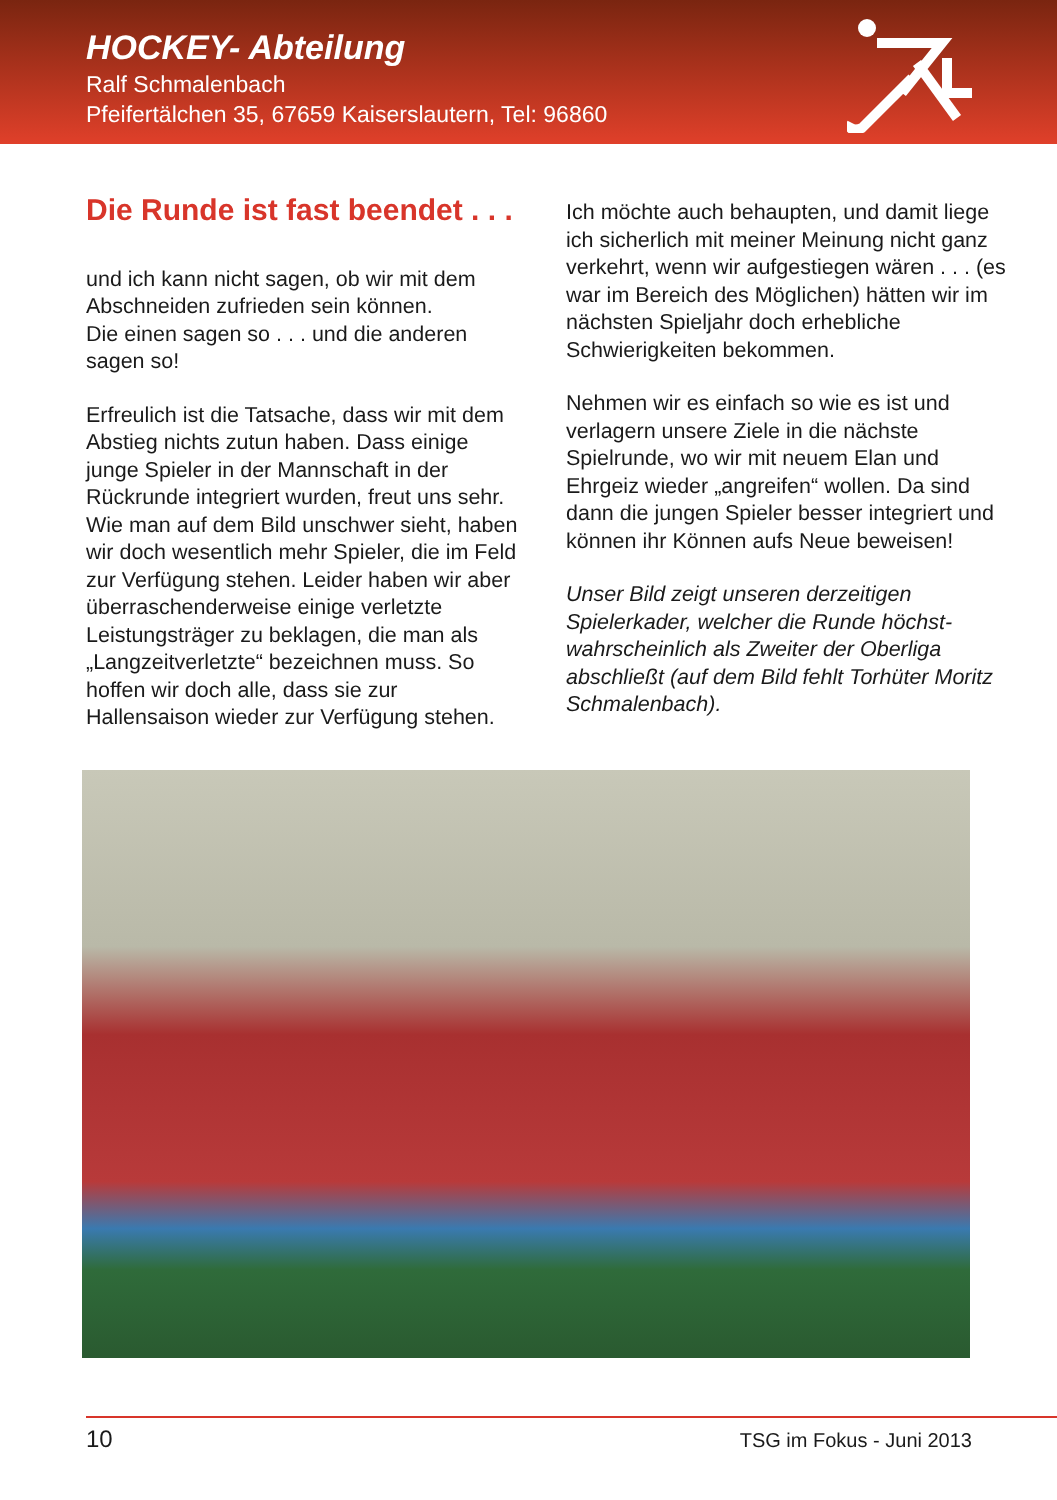HOCKEY- Abteilung
Ralf Schmalenbach
Pfeifertälchen 35, 67659 Kaiserslautern, Tel: 96860
Die Runde ist fast beendet . . .
und ich kann nicht sagen, ob wir mit dem Abschneiden zufrieden sein können.
Die einen sagen so . . . und die anderen sagen so!
Erfreulich ist die Tatsache, dass wir mit dem Abstieg nichts zutun haben. Dass einige junge Spieler in der Mannschaft in der Rückrunde integriert wurden, freut uns sehr. Wie man auf dem Bild unschwer sieht, haben wir doch wesentlich mehr Spieler, die im Feld zur Verfügung stehen. Leider haben wir aber überraschender­weise einige verletzte Leistungsträger zu beklagen, die man als „Langzeitverletzte“ bezeichnen muss. So hoffen wir doch alle, dass sie zur Hallensaison wieder zur Verfügung stehen.
Ich möchte auch behaupten, und damit liege ich sicherlich mit meiner Meinung nicht ganz verkehrt, wenn wir aufge­stiegen wären . . . (es war im Bereich des Möglichen) hätten wir im nächsten Spieljahr doch erhebliche Schwierigkeiten bekommen.
Nehmen wir es einfach so wie es ist und verlagern unsere Ziele in die nächste Spielrunde, wo wir mit neuem Elan und Ehrgeiz wieder „angreifen“ wollen. Da sind dann die jungen Spieler besser integ­riert und können ihr Können aufs Neue beweisen!
Unser Bild zeigt unseren derzeitigen Spielerkader, welcher die Runde höchst­wahrscheinlich als Zweiter der Oberliga abschließt (auf dem Bild fehlt Torhüter Moritz Schmalenbach).
10 TSG im Fokus - Juni 2013